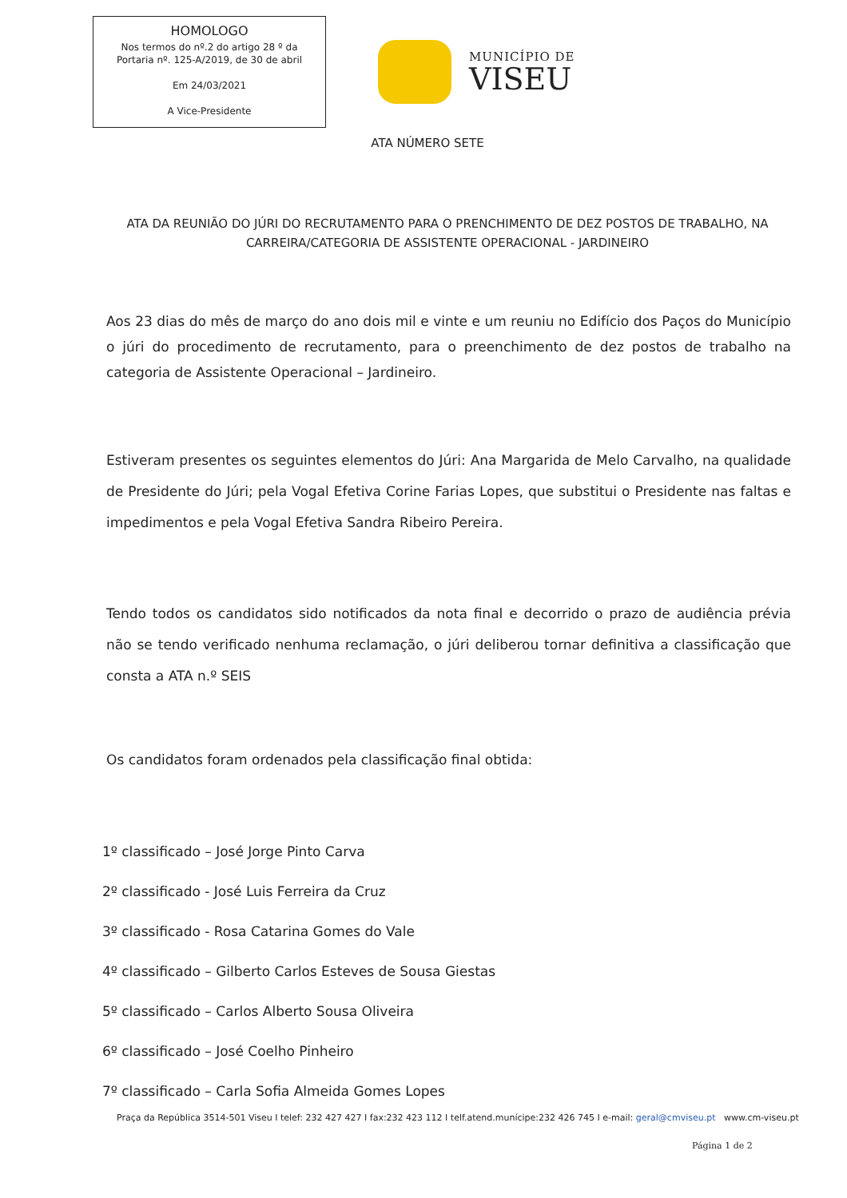HOMOLOGO
Nos termos do nº.2 do artigo 28 º da
Portaria nº. 125-A/2019, de 30 de abril
Em 24/03/2021
A Vice-Presidente
MUNICÍPIO DE
VISEU
ATA NÚMERO SETE
ATA DA REUNIÃO DO JÚRI DO RECRUTAMENTO PARA O PRENCHIMENTO DE DEZ POSTOS DE TRABALHO, NA CARREIRA/CATEGORIA DE ASSISTENTE OPERACIONAL - JARDINEIRO
Aos 23 dias do mês de março do ano dois mil e vinte e um reuniu no Edifício dos Paços do Município o júri do procedimento de recrutamento, para o preenchimento de dez postos de trabalho na categoria de Assistente Operacional – Jardineiro.
Estiveram presentes os seguintes elementos do Júri: Ana Margarida de Melo Carvalho, na qualidade de Presidente do Júri; pela Vogal Efetiva Corine Farias Lopes, que substitui o Presidente nas faltas e impedimentos e pela Vogal Efetiva Sandra Ribeiro Pereira.
Tendo todos os candidatos sido notificados da nota final e decorrido o prazo de audiência prévia não se tendo verificado nenhuma reclamação, o júri deliberou tornar definitiva a classificação que consta a ATA n.º SEIS
Os candidatos foram ordenados pela classificação final obtida:
1º classificado – José Jorge Pinto Carva
2º classificado - José Luis Ferreira da Cruz
3º classificado - Rosa Catarina Gomes do Vale
4º classificado – Gilberto Carlos Esteves de Sousa Giestas
5º classificado – Carlos Alberto Sousa Oliveira
6º classificado – José Coelho Pinheiro
7º classificado – Carla Sofia Almeida Gomes Lopes
Praça da República 3514-501 Viseu I telef: 232 427 427 I fax:232 423 112 I telf.atend.munícipe:232 426 745 I e-mail: geral@cmviseu.pt www.cm-viseu.pt
Página 1 de 2